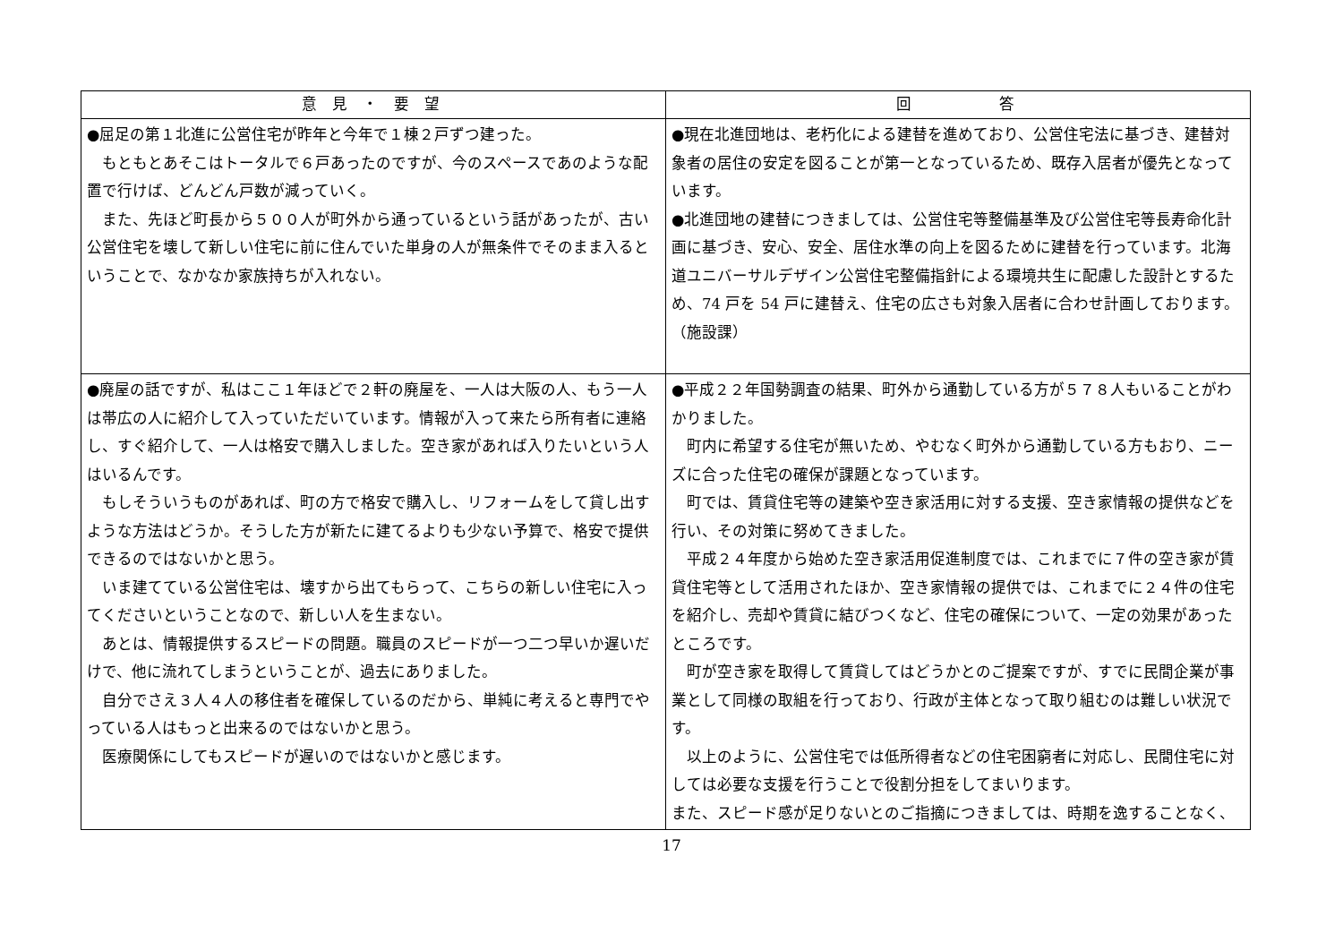| 意 見 ・ 要 望 | 回 答 |
| --- | --- |
| ●屈足の第１北進に公営住宅が昨年と今年で１棟２戸ずつ建った。 もともとあそこはトータルで６戸あったのですが、今のスペースであのような配置で行けば、どんどん戸数が減っていく。 また、先ほど町長から５００人が町外から通っているという話があったが、古い公営住宅を壊して新しい住宅に前に住んでいた単身の人が無条件でそのまま入るということで、なかなか家族持ちが入れない。 | ●現在北進団地は、老朽化による建替を進めており、公営住宅法に基づき、建替対象者の居住の安定を図ることが第一となっているため、既存入居者が優先となっています。 ●北進団地の建替につきましては、公営住宅等整備基準及び公営住宅等長寿命化計画に基づき、安心、安全、居住水準の向上を図るために建替を行っています。北海道ユニバーサルデザイン公営住宅整備指針による環境共生に配慮した設計とするため、74 戸を 54 戸に建替え、住宅の広さも対象入居者に合わせ計画しております。（施設課） |
| ●廃屋の話ですが、私はここ１年ほどで２軒の廃屋を、一人は大阪の人、もう一人は帯広の人に紹介して入っていただいています。情報が入って来たら所有者に連絡し、すぐ紹介して、一人は格安で購入しました。空き家があれば入りたいという人はいるんです。 もしそういうものがあれば、町の方で格安で購入し、リフォームをして貸し出すような方法はどうか。そうした方が新たに建てるよりも少ない予算で、格安で提供できるのではないかと思う。 いま建てている公営住宅は、壊すから出てもらって、こちらの新しい住宅に入ってくださいということなので、新しい人を生まない。 あとは、情報提供するスピードの問題。職員のスピードが一つ二つ早いか遅いだけで、他に流れてしまうということが、過去にありました。 自分でさえ３人４人の移住者を確保しているのだから、単純に考えると専門でやっている人はもっと出来るのではないかと思う。 医療関係にしてもスピードが遅いのではないかと感じます。 | ●平成２２年国勢調査の結果、町外から通勤している方が５７８人もいることがわかりました。 町内に希望する住宅が無いため、やむなく町外から通勤している方もおり、ニーズに合った住宅の確保が課題となっています。 町では、賃貸住宅等の建築や空き家活用に対する支援、空き家情報の提供などを行い、その対策に努めてきました。 平成２４年度から始めた空き家活用促進制度では、これまでに７件の空き家が賃貸住宅等として活用されたほか、空き家情報の提供では、これまでに２４件の住宅を紹介し、売却や賃貸に結びつくなど、住宅の確保について、一定の効果があったところです。 町が空き家を取得して賃貸してはどうかとのご提案ですが、すでに民間企業が事業として同様の取組を行っており、行政が主体となって取り組むのは難しい状況です。 以上のように、公営住宅では低所得者などの住宅困窮者に対応し、民間住宅に対しては必要な支援を行うことで役割分担をしてまいります。 また、スピード感が足りないとのご指摘につきましては、時期を逸することなく、 |
17